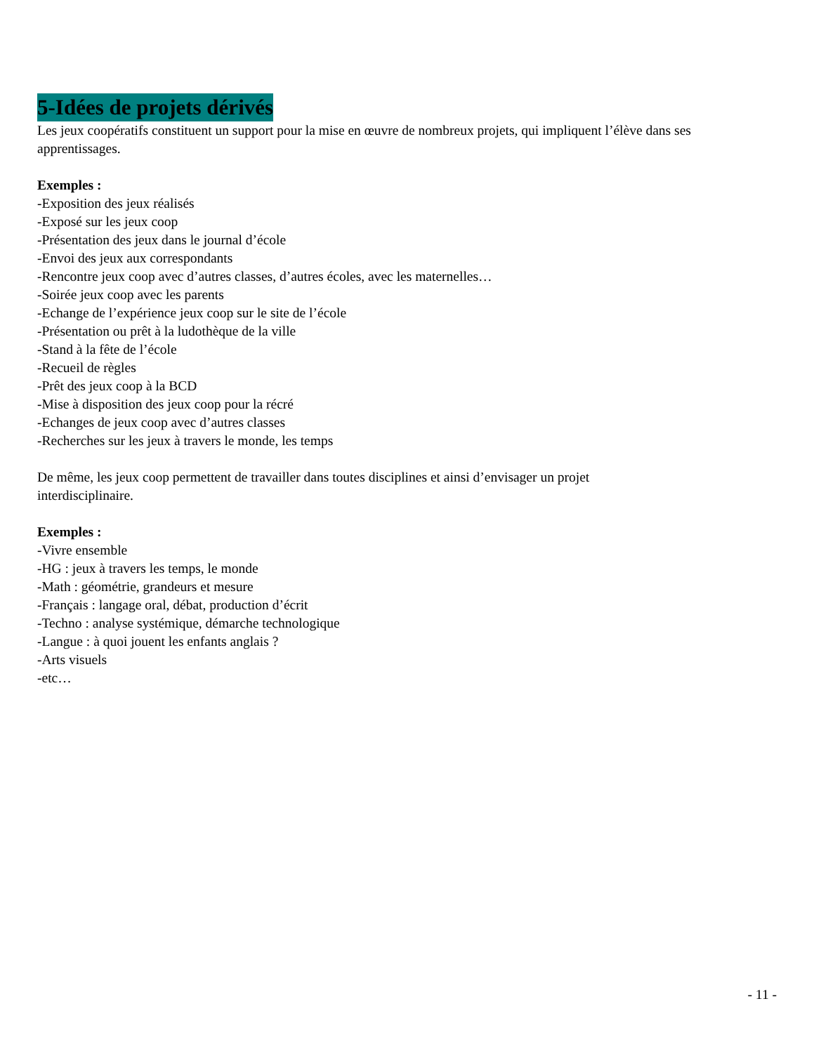5-Idées de projets dérivés
Les jeux coopératifs constituent un support pour la mise en œuvre de nombreux projets, qui impliquent l’élève dans ses apprentissages.
Exemples :
-Exposition des jeux réalisés
-Exposé sur les jeux coop
-Présentation des jeux dans le journal d’école
-Envoi des jeux aux correspondants
-Rencontre jeux coop avec d’autres classes, d’autres écoles, avec les maternelles…
-Soirée jeux coop avec les parents
-Echange de l’expérience jeux coop sur le site de l’école
-Présentation ou prêt à la ludothèque de la ville
-Stand à la fête de l’école
-Recueil de règles
-Prêt des jeux coop à la BCD
-Mise à disposition des jeux coop pour la récré
-Echanges de jeux coop avec d’autres classes
-Recherches sur les jeux à travers le monde, les temps
De même, les jeux coop permettent de travailler dans toutes disciplines et ainsi d’envisager un projet
interdisciplinaire.
Exemples :
-Vivre ensemble
-HG : jeux à travers les temps, le monde
-Math : géométrie, grandeurs et mesure
-Français : langage oral, débat, production d’écrit
-Techno : analyse systémique, démarche technologique
-Langue : à quoi jouent les enfants anglais ?
-Arts visuels
-etc…
- 11 -